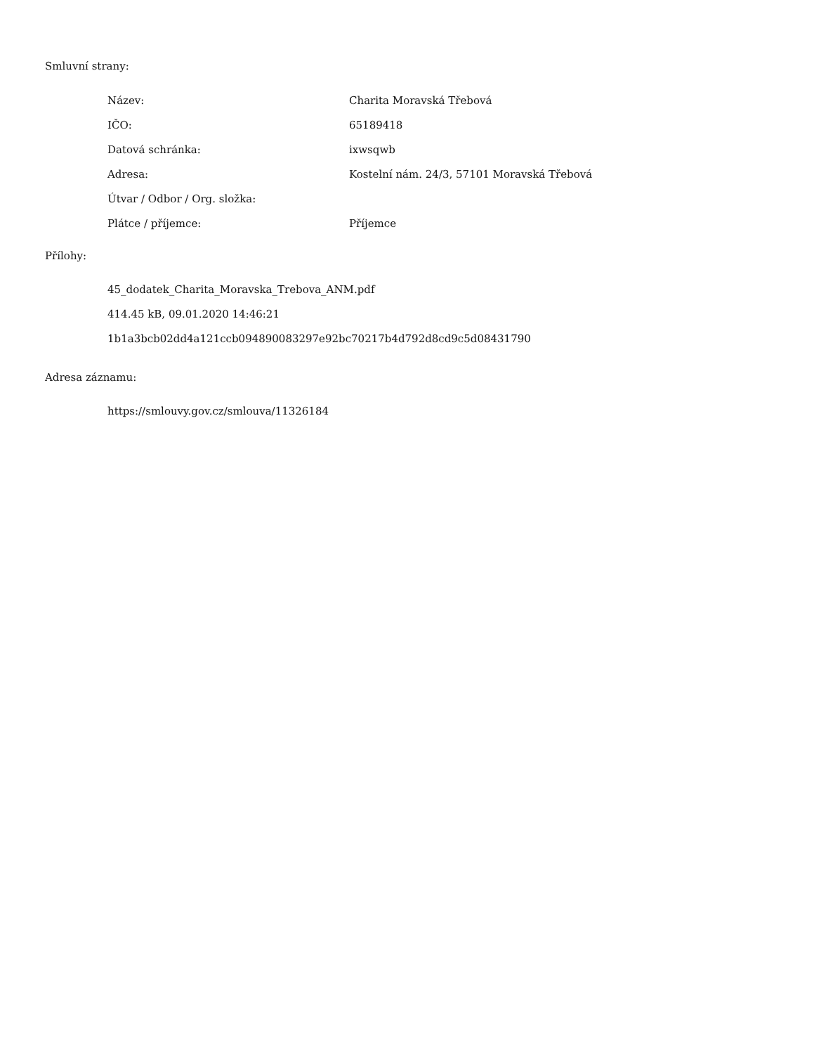Smluvní strany:
| Název: | Charita Moravská Třebová |
| IČO: | 65189418 |
| Datová schránka: | ixwsqwb |
| Adresa: | Kostelní nám. 24/3, 57101 Moravská Třebová |
| Útvar / Odbor / Org. složka: | |
| Plátce / příjemce: | Příjemce |
Přílohy:
45_dodatek_Charita_Moravska_Trebova_ANM.pdf
414.45 kB, 09.01.2020 14:46:21
1b1a3bcb02dd4a121ccb094890083297e92bc70217b4d792d8cd9c5d08431790
Adresa záznamu:
https://smlouvy.gov.cz/smlouva/11326184